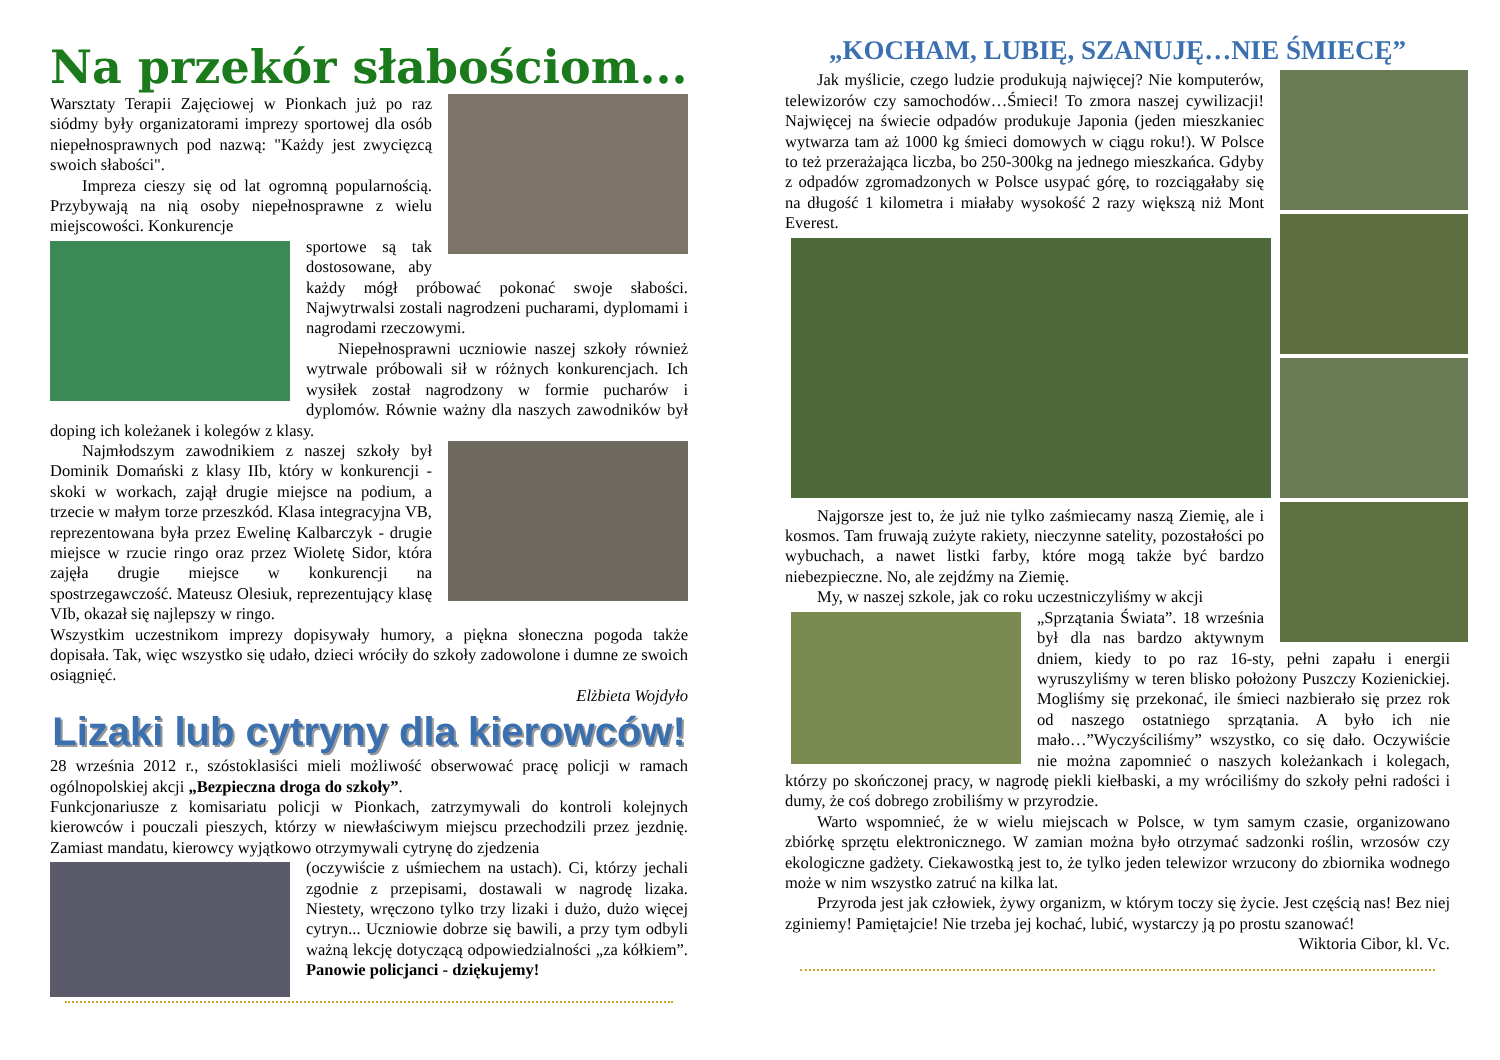Na przekór słabościom...
Warsztaty Terapii Zajęciowej w Pionkach już po raz siódmy były organizatorami imprezy sportowej dla osób niepełnosprawnych pod nazwą: "Każdy jest zwycięzcą swoich słabości".
Impreza cieszy się od lat ogromną popularnością. Przybywają na nią osoby niepełnosprawne z wielu miejscowości. Konkurencje
sportowe są tak dostosowane, aby każdy mógł próbować pokonać swoje słabości. Najwytrwalsi zostali nagrodzeni pucharami, dyplomami i nagrodami rzeczowymi.
Niepełnosprawni uczniowie naszej szkoły również wytrwale próbowali sił w różnych konkurencjach. Ich wysiłek został nagrodzony w formie pucharów i dyplomów. Równie ważny dla naszych zawodników był doping ich koleżanek i kolegów z klasy.
Najmłodszym zawodnikiem z naszej szkoły był Dominik Domański z klasy IIb, który w konkurencji - skoki w workach, zajął drugie miejsce na podium, a trzecie w małym torze przeszkód. Klasa integracyjna VB, reprezentowana była przez Ewelinę Kalbarczyk - drugie miejsce w rzucie ringo oraz przez Wioletę Sidor, która zajęła drugie miejsce w konkurencji na spostrzegawczość. Mateusz Olesiuk, reprezentujący klasę VIb, okazał się najlepszy w ringo.
Wszystkim uczestnikom imprezy dopisywały humory, a piękna słoneczna pogoda także dopisała. Tak, więc wszystko się udało, dzieci wróciły do szkoły zadowolone i dumne ze swoich osiągnięć.
Elżbieta Wojdyło
Lizaki lub cytryny dla kierowców!
28 września 2012 r., szóstoklasiści mieli możliwość obserwować pracę policji w ramach ogólnopolskiej akcji „Bezpieczna droga do szkoły”.
Funkcjonariusze z komisariatu policji w Pionkach, zatrzymywali do kontroli kolejnych kierowców i pouczali pieszych, którzy w niewłaściwym miejscu przechodzili przez jezdnię. Zamiast mandatu, kierowcy wyjątkowo otrzymywali cytrynę do zjedzenia
(oczywiście z uśmiechem na ustach). Ci, którzy jechali zgodnie z przepisami, dostawali w nagrodę lizaka. Niestety, wręczono tylko trzy lizaki i dużo, dużo więcej cytryn... Uczniowie dobrze się bawili, a przy tym odbyli ważną lekcję dotyczącą odpowiedzialności „za kółkiem”. Panowie policjanci - dziękujemy!
„KOCHAM, LUBIĘ, SZANUJĘ…NIE ŚMIECĘ”
Jak myślicie, czego ludzie produkują najwięcej? Nie komputerów, telewizorów czy samochodów…Śmieci! To zmora naszej cywilizacji! Najwięcej na świecie odpadów produkuje Japonia (jeden mieszkaniec wytwarza tam aż 1000 kg śmieci domowych w ciągu roku!). W Polsce to też przerażająca liczba, bo 250-300kg na jednego mieszkańca. Gdyby z odpadów zgromadzonych w Polsce usypać górę, to rozciągałaby się na długość 1 kilometra i miałaby wysokość 2 razy większą niż Mont Everest.
Najgorsze jest to, że już nie tylko zaśmiecamy naszą Ziemię, ale i kosmos. Tam fruwają zużyte rakiety, nieczynne satelity, pozostałości po wybuchach, a nawet listki farby, które mogą także być bardzo niebezpieczne. No, ale zejdźmy na Ziemię.
My, w naszej szkole, jak co roku uczestniczyliśmy w akcji
„Sprzątania Świata”. 18 września był dla nas bardzo aktywnym dniem, kiedy to po raz 16-sty, pełni zapału i energii wyruszyliśmy w teren blisko położony Puszczy Kozienickiej. Mogliśmy się przekonać, ile śmieci nazbierało się przez rok od naszego ostatniego sprzątania. A było ich nie mało…”Wyczyściliśmy” wszystko, co się dało. Oczywiście nie można zapomnieć o naszych koleżankach i kolegach, którzy po skończonej pracy, w nagrodę piekli kiełbaski, a my wróciliśmy do szkoły pełni radości i dumy, że coś dobrego zrobiliśmy w przyrodzie.
Warto wspomnieć, że w wielu miejscach w Polsce, w tym samym czasie, organizowano zbiórkę sprzętu elektronicznego. W zamian można było otrzymać sadzonki roślin, wrzosów czy ekologiczne gadżety. Ciekawostką jest to, że tylko jeden telewizor wrzucony do zbiornika wodnego może w nim wszystko zatruć na kilka lat.
Przyroda jest jak człowiek, żywy organizm, w którym toczy się życie. Jest częścią nas! Bez niej zginiemy! Pamiętajcie! Nie trzeba jej kochać, lubić, wystarczy ją po prostu szanować!
Wiktoria Cibor, kl. Vc.